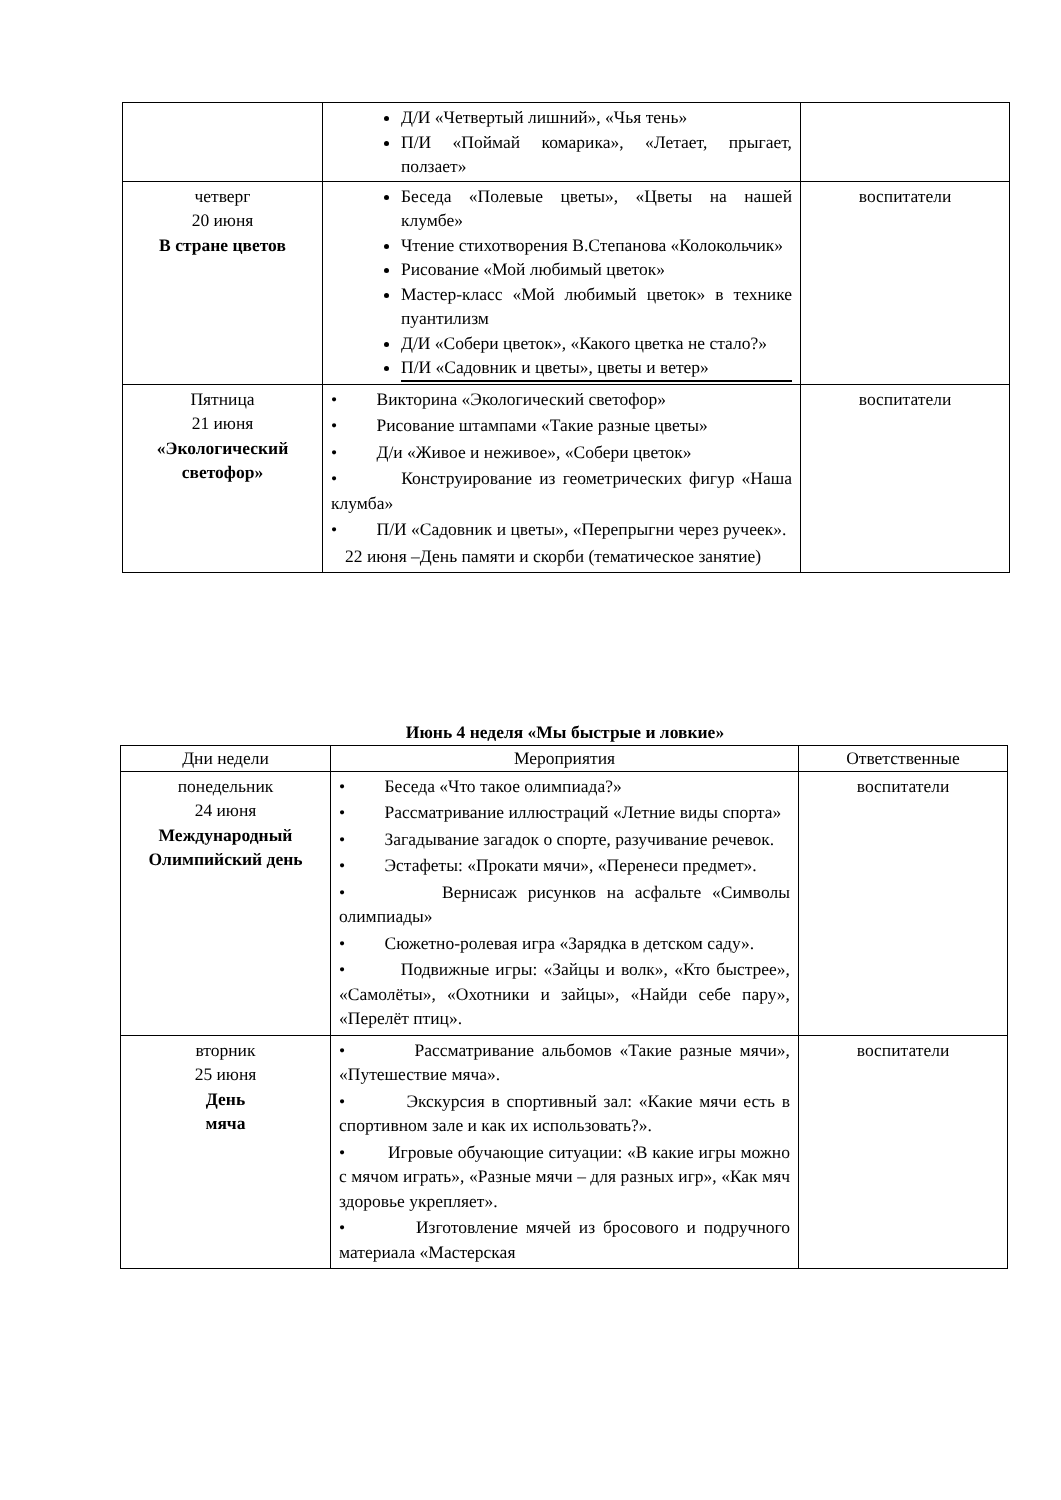| | Д/И «Четвертый лишний», «Чья тень» П/И «Поймай комарика», «Летает, прыгает, ползает» | |
| четверг 20 июня В стране цветов | Беседа «Полевые цветы», «Цветы на нашей клумбе» Чтение стихотворения В.Степанова «Колокольчик» Рисование «Мой любимый цветок» Мастер-класс «Мой любимый цветок» в технике пуантилизм Д/И «Собери цветок», «Какого цветка не стало?» П/И «Садовник и цветы», цветы и ветер» | воспитатели |
| Пятница 21 июня «Экологический светофор» | • Викторина «Экологический светофор» • Рисование штампами «Такие разные цветы» • Д/и «Живое и неживое», «Собери цветок» • Конструирование из геометрических фигур «Наша клумба» • П/И «Садовник и цветы», «Перепрыгни через ручеек». 22 июня –День памяти и скорби (тематическое занятие) | воспитатели |
Июнь 4 неделя «Мы быстрые и ловкие»
| Дни недели | Мероприятия | Ответственные |
| --- | --- | --- |
| понедельник 24 июня Международный Олимпийский день | • Беседа «Что такое олимпиада?» • Рассматривание иллюстраций «Летние виды спорта» • Загадывание загадок о спорте, разучивание речевок. • Эстафеты: «Прокати мячи», «Перенеси предмет». • Вернисаж рисунков на асфальте «Символы олимпиады» • Сюжетно-ролевая игра «Зарядка в детском саду». • Подвижные игры: «Зайцы и волк», «Кто быстрее», «Самолёты», «Охотники и зайцы», «Найди себе пару», «Перелёт птиц». | воспитатели |
| вторник 25 июня День мяча | • Рассматривание альбомов «Такие разные мячи», «Путешествие мяча». • Экскурсия в спортивный зал: «Какие мячи есть в спортивном зале и как их использовать?». • Игровые обучающие ситуации: «В какие игры можно с мячом играть», «Разные мячи – для разных игр», «Как мяч здоровье укрепляет». • Изготовление мячей из бросового и подручного материала «Мастерская | воспитатели |